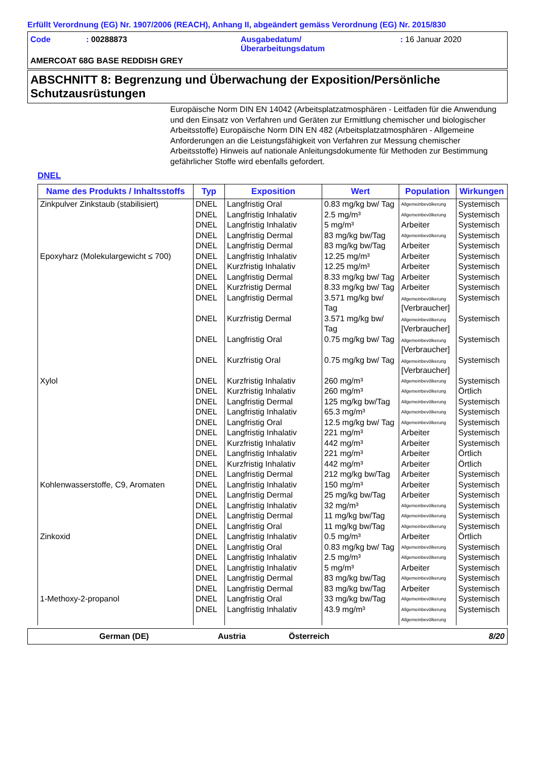Erfüllt Verordnung (EG) Nr. 1907/2006 (REACH), Anhang II, abgeändert gemäss Verordnung (EG) Nr. 2015/830
| Code | : 00288873 | Ausgabedatum/ Überarbeitungsdatum | : 16 Januar 2020 |
AMERCOAT 68G BASE REDDISH GREY
ABSCHNITT 8: Begrenzung und Überwachung der Exposition/Persönliche Schutzausrüstungen
Europäische Norm DIN EN 14042 (Arbeitsplatzatmosphären - Leitfaden für die Anwendung und den Einsatz von Verfahren und Geräten zur Ermittlung chemischer und biologischer Arbeitsstoffe) Europäische Norm DIN EN 482 (Arbeitsplatzatmosphären - Allgemeine Anforderungen an die Leistungsfähigkeit von Verfahren zur Messung chemischer Arbeitsstoffe) Hinweis auf nationale Anleitungsdokumente für Methoden zur Bestimmung gefährlicher Stoffe wird ebenfalls gefordert.
DNEL
| Name des Produkts / Inhaltsstoffs | Typ | Exposition | Wert | Population | Wirkungen |
| --- | --- | --- | --- | --- | --- |
| Zinkpulver Zinkstaub (stabilisiert) | DNEL | Langfristig Oral | 0.83 mg/kg bw/ Tag | Allgemeinbevölkerung | Systemisch |
| | DNEL | Langfristig Inhalativ | 2.5 mg/m³ | Allgemeinbevölkerung | Systemisch |
| | DNEL | Langfristig Inhalativ | 5 mg/m³ | Arbeiter | Systemisch |
| | DNEL | Langfristig Dermal | 83 mg/kg bw/Tag | Allgemeinbevölkerung | Systemisch |
| | DNEL | Langfristig Dermal | 83 mg/kg bw/Tag | Arbeiter | Systemisch |
| Epoxyharz (Molekulargewicht ≤ 700) | DNEL | Langfristig Inhalativ | 12.25 mg/m³ | Arbeiter | Systemisch |
| | DNEL | Kurzfristig Inhalativ | 12.25 mg/m³ | Arbeiter | Systemisch |
| | DNEL | Langfristig Dermal | 8.33 mg/kg bw/ Tag | Arbeiter | Systemisch |
| | DNEL | Kurzfristig Dermal | 8.33 mg/kg bw/ Tag | Arbeiter | Systemisch |
| | DNEL | Langfristig Dermal | 3.571 mg/kg bw/ Tag | Allgemeinbevölkerung [Verbraucher] | Systemisch |
| | DNEL | Kurzfristig Dermal | 3.571 mg/kg bw/ Tag | Allgemeinbevölkerung [Verbraucher] | Systemisch |
| | DNEL | Langfristig Oral | 0.75 mg/kg bw/ Tag | Allgemeinbevölkerung [Verbraucher] | Systemisch |
| | DNEL | Kurzfristig Oral | 0.75 mg/kg bw/ Tag | Allgemeinbevölkerung [Verbraucher] | Systemisch |
| Xylol | DNEL | Kurzfristig Inhalativ | 260 mg/m³ | Allgemeinbevölkerung | Systemisch |
| | DNEL | Kurzfristig Inhalativ | 260 mg/m³ | Allgemeinbevölkerung | Örtlich |
| | DNEL | Langfristig Dermal | 125 mg/kg bw/Tag | Allgemeinbevölkerung | Systemisch |
| | DNEL | Langfristig Inhalativ | 65.3 mg/m³ | Allgemeinbevölkerung | Systemisch |
| | DNEL | Langfristig Oral | 12.5 mg/kg bw/ Tag | Allgemeinbevölkerung | Systemisch |
| | DNEL | Langfristig Inhalativ | 221 mg/m³ | Arbeiter | Systemisch |
| | DNEL | Kurzfristig Inhalativ | 442 mg/m³ | Arbeiter | Systemisch |
| | DNEL | Langfristig Inhalativ | 221 mg/m³ | Arbeiter | Örtlich |
| | DNEL | Kurzfristig Inhalativ | 442 mg/m³ | Arbeiter | Örtlich |
| | DNEL | Langfristig Dermal | 212 mg/kg bw/Tag | Arbeiter | Systemisch |
| Kohlenwasserstoffe, C9, Aromaten | DNEL | Langfristig Inhalativ | 150 mg/m³ | Arbeiter | Systemisch |
| | DNEL | Langfristig Dermal | 25 mg/kg bw/Tag | Arbeiter | Systemisch |
| | DNEL | Langfristig Inhalativ | 32 mg/m³ | Allgemeinbevölkerung | Systemisch |
| | DNEL | Langfristig Dermal | 11 mg/kg bw/Tag | Allgemeinbevölkerung | Systemisch |
| | DNEL | Langfristig Oral | 11 mg/kg bw/Tag | Allgemeinbevölkerung | Systemisch |
| Zinkoxid | DNEL | Langfristig Inhalativ | 0.5 mg/m³ | Arbeiter | Örtlich |
| | DNEL | Langfristig Oral | 0.83 mg/kg bw/ Tag | Allgemeinbevölkerung | Systemisch |
| | DNEL | Langfristig Inhalativ | 2.5 mg/m³ | Allgemeinbevölkerung | Systemisch |
| | DNEL | Langfristig Inhalativ | 5 mg/m³ | Arbeiter | Systemisch |
| | DNEL | Langfristig Dermal | 83 mg/kg bw/Tag | Allgemeinbevölkerung | Systemisch |
| | DNEL | Langfristig Dermal | 83 mg/kg bw/Tag | Arbeiter | Systemisch |
| 1-Methoxy-2-propanol | DNEL | Langfristig Oral | 33 mg/kg bw/Tag | Allgemeinbevölkerung | Systemisch |
| | DNEL | Langfristig Inhalativ | 43.9 mg/m³ | Allgemeinbevölkerung | Systemisch |
| | | | | Allgemeinbevölkerung | |
German (DE) Austria Österreich 8/20